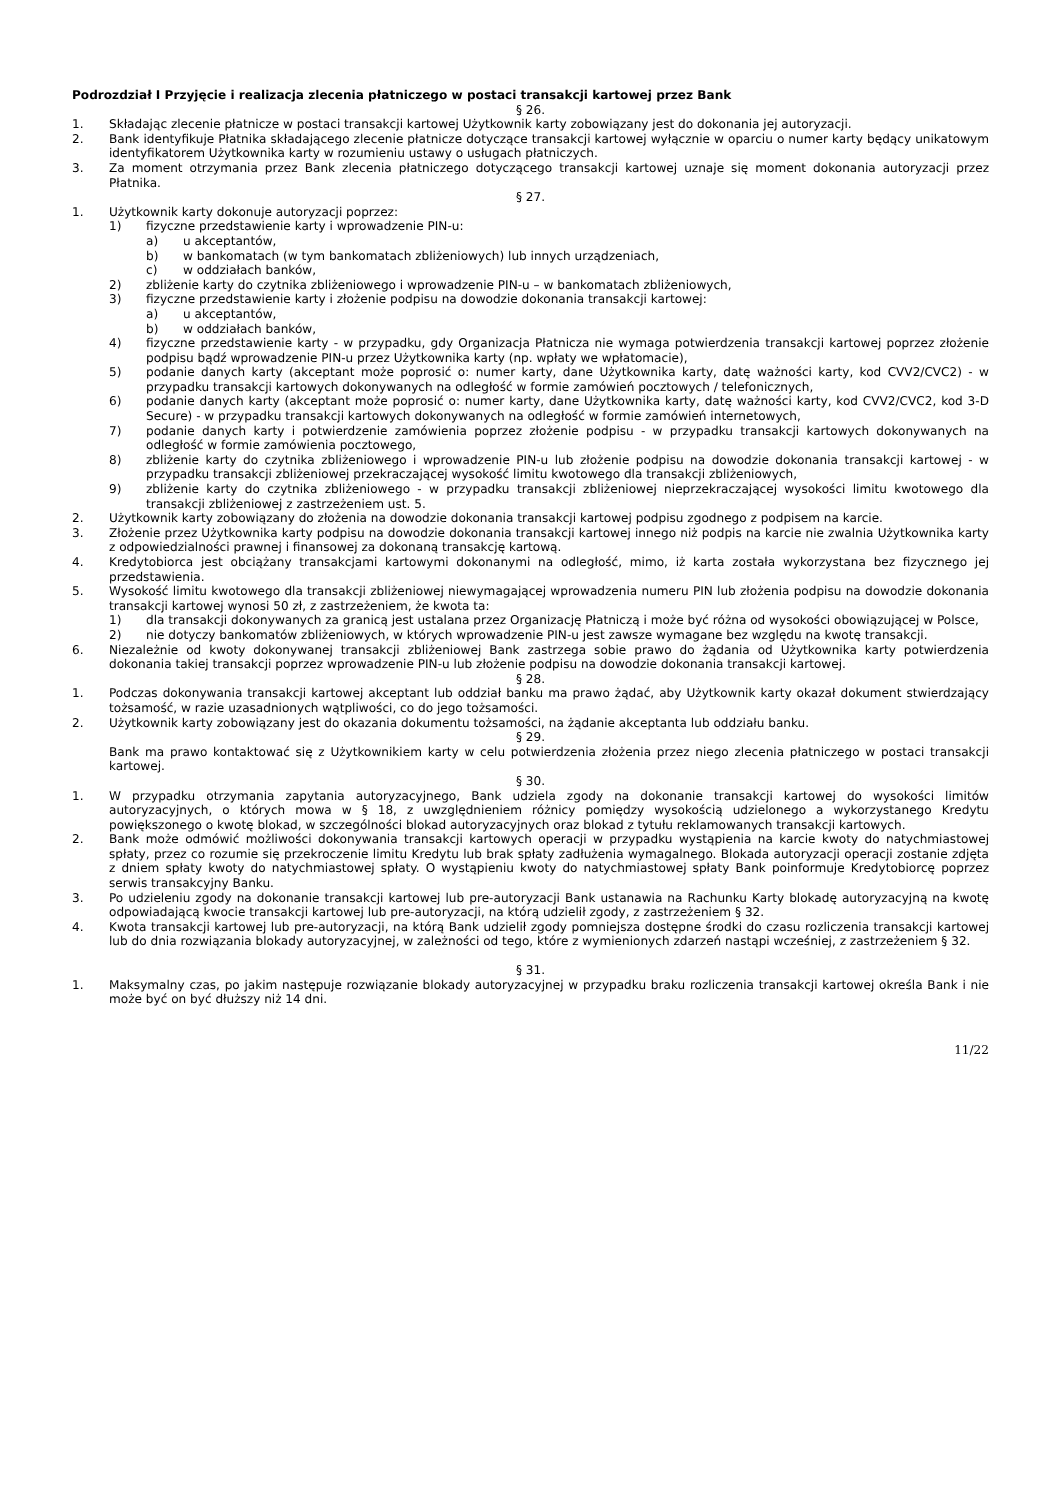Podrozdział I Przyjęcie i realizacja zlecenia płatniczego w postaci transakcji kartowej przez Bank
§ 26.
1. Składając zlecenie płatnicze w postaci transakcji kartowej Użytkownik karty zobowiązany jest do dokonania jej autoryzacji.
2. Bank identyfikuje Płatnika składającego zlecenie płatnicze dotyczące transakcji kartowej wyłącznie w oparciu o numer karty będący unikatowym identyfikatorem Użytkownika karty w rozumieniu ustawy o usługach płatniczych.
3. Za moment otrzymania przez Bank zlecenia płatniczego dotyczącego transakcji kartowej uznaje się moment dokonania autoryzacji przez Płatnika.
§ 27.
1. Użytkownik karty dokonuje autoryzacji poprzez:
1) fizyczne przedstawienie karty i wprowadzenie PIN-u:
a) u akceptantów,
b) w bankomatach (w tym bankomatach zbliżeniowych) lub innych urządzeniach,
c) w oddziałach banków,
2) zbliżenie karty do czytnika zbliżeniowego i wprowadzenie PIN-u – w bankomatach zbliżeniowych,
3) fizyczne przedstawienie karty i złożenie podpisu na dowodzie dokonania transakcji kartowej:
a) u akceptantów,
b) w oddziałach banków,
4) fizyczne przedstawienie karty - w przypadku, gdy Organizacja Płatnicza nie wymaga potwierdzenia transakcji kartowej poprzez złożenie podpisu bądź wprowadzenie PIN-u przez Użytkownika karty (np. wpłaty we wpłatomacie),
5) podanie danych karty (akceptant może poprosić o: numer karty, dane Użytkownika karty, datę ważności karty, kod CVV2/CVC2) - w przypadku transakcji kartowych dokonywanych na odległość w formie zamówień pocztowych / telefonicznych,
6) podanie danych karty (akceptant może poprosić o: numer karty, dane Użytkownika karty, datę ważności karty, kod CVV2/CVC2, kod 3-D Secure) - w przypadku transakcji kartowych dokonywanych na odległość w formie zamówień internetowych,
7) podanie danych karty i potwierdzenie zamówienia poprzez złożenie podpisu - w przypadku transakcji kartowych dokonywanych na odległość w formie zamówienia pocztowego,
8) zbliżenie karty do czytnika zbliżeniowego i wprowadzenie PIN-u lub złożenie podpisu na dowodzie dokonania transakcji kartowej - w przypadku transakcji zbliżeniowej przekraczającej wysokość limitu kwotowego dla transakcji zbliżeniowych,
9) zbliżenie karty do czytnika zbliżeniowego - w przypadku transakcji zbliżeniowej nieprzekraczającej wysokości limitu kwotowego dla transakcji zbliżeniowej z zastrzeżeniem ust. 5.
2. Użytkownik karty zobowiązany do złożenia na dowodzie dokonania transakcji kartowej podpisu zgodnego z podpisem na karcie.
3. Złożenie przez Użytkownika karty podpisu na dowodzie dokonania transakcji kartowej innego niż podpis na karcie nie zwalnia Użytkownika karty z odpowiedzialności prawnej i finansowej za dokonaną transakcję kartową.
4. Kredytobiorca jest obciążany transakcjami kartowymi dokonanymi na odległość, mimo, iż karta została wykorzystana bez fizycznego jej przedstawienia.
5. Wysokość limitu kwotowego dla transakcji zbliżeniowej niewymagającej wprowadzenia numeru PIN lub złożenia podpisu na dowodzie dokonania transakcji kartowej wynosi 50 zł, z zastrzeżeniem, że kwota ta:
1) dla transakcji dokonywanych za granicą jest ustalana przez Organizację Płatniczą i może być różna od wysokości obowiązującej w Polsce,
2) nie dotyczy bankomatów zbliżeniowych, w których wprowadzenie PIN-u jest zawsze wymagane bez względu na kwotę transakcji.
6. Niezależnie od kwoty dokonywanej transakcji zbliżeniowej Bank zastrzega sobie prawo do żądania od Użytkownika karty potwierdzenia dokonania takiej transakcji poprzez wprowadzenie PIN-u lub złożenie podpisu na dowodzie dokonania transakcji kartowej.
§ 28.
1. Podczas dokonywania transakcji kartowej akceptant lub oddział banku ma prawo żądać, aby Użytkownik karty okazał dokument stwierdzający tożsamość, w razie uzasadnionych wątpliwości, co do jego tożsamości.
2. Użytkownik karty zobowiązany jest do okazania dokumentu tożsamości, na żądanie akceptanta lub oddziału banku.
§ 29.
Bank ma prawo kontaktować się z Użytkownikiem karty w celu potwierdzenia złożenia przez niego zlecenia płatniczego w postaci transakcji kartowej.
§ 30.
1. W przypadku otrzymania zapytania autoryzacyjnego, Bank udziela zgody na dokonanie transakcji kartowej do wysokości limitów autoryzacyjnych, o których mowa w § 18, z uwzględnieniem różnicy pomiędzy wysokością udzielonego a wykorzystanego Kredytu powiększonego o kwotę blokad, w szczególności blokad autoryzacyjnych oraz blokad z tytułu reklamowanych transakcji kartowych.
2. Bank może odmówić możliwości dokonywania transakcji kartowych operacji w przypadku wystąpienia na karcie kwoty do natychmiastowej spłaty, przez co rozumie się przekroczenie limitu Kredytu lub brak spłaty zadłużenia wymagalnego. Blokada autoryzacji operacji zostanie zdjęta z dniem spłaty kwoty do natychmiastowej spłaty. O wystąpieniu kwoty do natychmiastowej spłaty Bank poinformuje Kredytobiorcę poprzez serwis transakcyjny Banku.
3. Po udzieleniu zgody na dokonanie transakcji kartowej lub pre-autoryzacji Bank ustanawia na Rachunku Karty blokadę autoryzacyjną na kwotę odpowiadającą kwocie transakcji kartowej lub pre-autoryzacji, na którą udzielił zgody, z zastrzeżeniem § 32.
4. Kwota transakcji kartowej lub pre-autoryzacji, na którą Bank udzielił zgody pomniejsza dostępne środki do czasu rozliczenia transakcji kartowej lub do dnia rozwiązania blokady autoryzacyjnej, w zależności od tego, które z wymienionych zdarzeń nastąpi wcześniej, z zastrzeżeniem § 32.
§ 31.
1. Maksymalny czas, po jakim następuje rozwiązanie blokady autoryzacyjnej w przypadku braku rozliczenia transakcji kartowej określa Bank i nie może być on być dłuższy niż 14 dni.
11/22